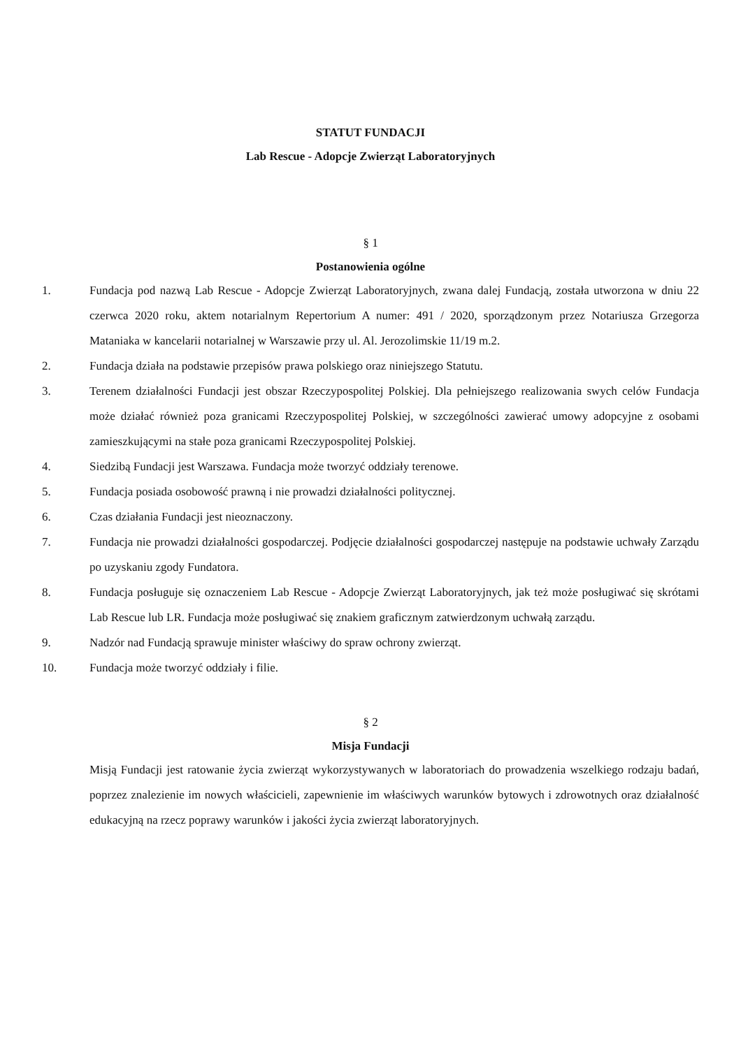STATUT FUNDACJI
Lab Rescue - Adopcje Zwierząt Laboratoryjnych
§ 1
Postanowienia ogólne
1. Fundacja pod nazwą Lab Rescue - Adopcje Zwierząt Laboratoryjnych, zwana dalej Fundacją, została utworzona w dniu 22 czerwca 2020 roku, aktem notarialnym Repertorium A numer: 491 / 2020, sporządzonym przez Notariusza Grzegorza Mataniaka w kancelarii notarialnej w Warszawie przy ul. Al. Jerozolimskie 11/19 m.2.
2. Fundacja działa na podstawie przepisów prawa polskiego oraz niniejszego Statutu.
3. Terenem działalności Fundacji jest obszar Rzeczypospolitej Polskiej. Dla pełniejszego realizowania swych celów Fundacja może działać również poza granicami Rzeczypospolitej Polskiej, w szczególności zawierać umowy adopcyjne z osobami zamieszkującymi na stałe poza granicami Rzeczypospolitej Polskiej.
4. Siedzibą Fundacji jest Warszawa. Fundacja może tworzyć oddziały terenowe.
5. Fundacja posiada osobowość prawną i nie prowadzi działalności politycznej.
6. Czas działania Fundacji jest nieoznaczony.
7. Fundacja nie prowadzi działalności gospodarczej. Podjęcie działalności gospodarczej następuje na podstawie uchwały Zarządu po uzyskaniu zgody Fundatora.
8. Fundacja posługuje się oznaczeniem Lab Rescue - Adopcje Zwierząt Laboratoryjnych, jak też może posługiwać się skrótami Lab Rescue lub LR. Fundacja może posługiwać się znakiem graficznym zatwierdzonym uchwałą zarządu.
9. Nadzór nad Fundacją sprawuje minister właściwy do spraw ochrony zwierząt.
10. Fundacja może tworzyć oddziały i filie.
§ 2
Misja Fundacji
Misją Fundacji jest ratowanie życia zwierząt wykorzystywanych w laboratoriach do prowadzenia wszelkiego rodzaju badań, poprzez znalezienie im nowych właścicieli, zapewnienie im właściwych warunków bytowych i zdrowotnych oraz działalność edukacyjną na rzecz poprawy warunków i jakości życia zwierząt laboratoryjnych.